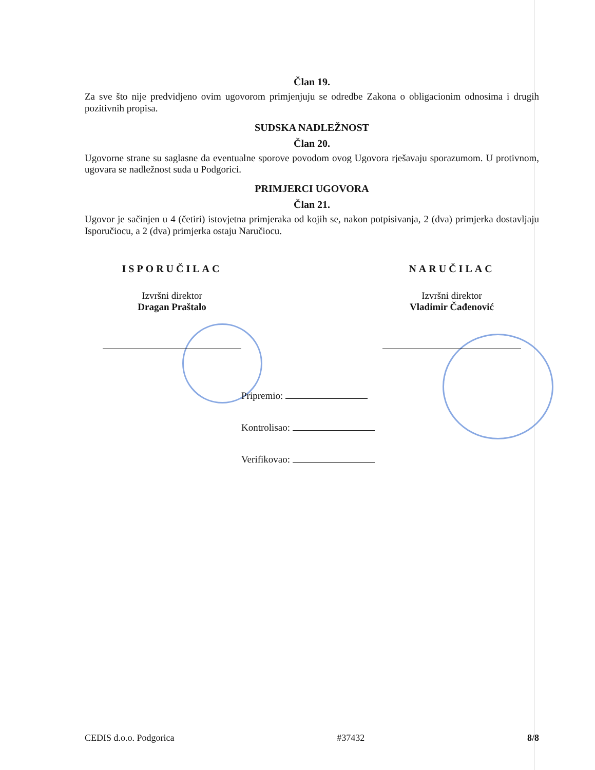Član 19.
Za sve što nije predvidjeno ovim ugovorom primjenjuju se odredbe Zakona o obligacionim odnosima i drugih pozitivnih propisa.
SUDSKA NADLEŽNOST
Član 20.
Ugovorne strane su saglasne da eventualne sporove povodom ovog Ugovora rješavaju sporazumom. U protivnom, ugovara se nadležnost suda u Podgorici.
PRIMJERCI UGOVORA
Član 21.
Ugovor je sačinjen u 4 (četiri) istovjetna primjeraka od kojih se, nakon potpisivanja, 2 (dva) primjerka dostavljaju Isporučiocu, a 2 (dva) primjerka ostaju Naručiocu.
ISPORUČILAC
Izvršni direktor
Dragan Praštalo
NARUČILAC
Izvršni direktor
Vladimir Čađenović
Pripremio:
Kontrolisao:
Verifikovao:
CEDIS d.o.o. Podgorica #37432 8/8